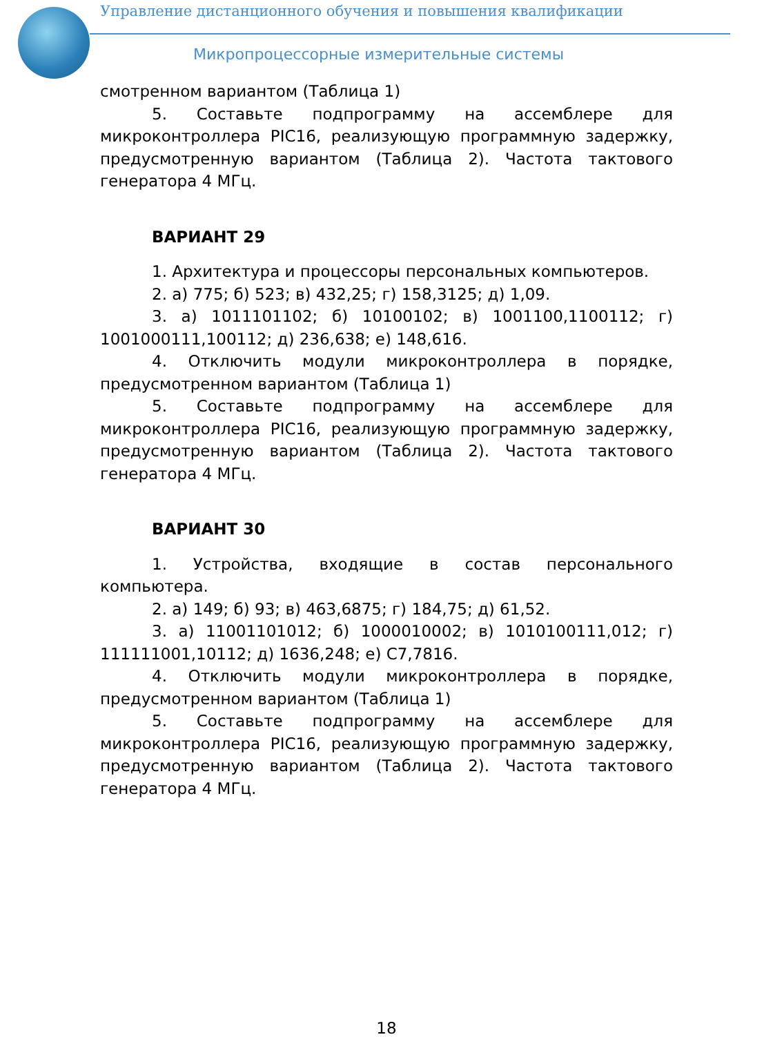Управление дистанционного обучения и повышения квалификации
Микропроцессорные измерительные системы
смотренном вариантом (Таблица 1)
5. Составьте подпрограмму на ассемблере для микроконтроллера PIC16, реализующую программную задержку, предусмотренную вариантом (Таблица 2). Частота тактового генератора 4 МГц.
ВАРИАНТ 29
1. Архитектура и процессоры персональных компьютеров.
2. а) 775; б) 523; в) 432,25; г) 158,3125; д) 1,09.
3. а) 1011101102; б) 10100102; в) 1001100,1100112; г) 1001000111,100112; д) 236,638; е) 148,616.
4. Отключить модули микроконтроллера в порядке, предусмотренном вариантом (Таблица 1)
5. Составьте подпрограмму на ассемблере для микроконтроллера PIC16, реализующую программную задержку, предусмотренную вариантом (Таблица 2). Частота тактового генератора 4 МГц.
ВАРИАНТ 30
1. Устройства, входящие в состав персонального компьютера.
2. а) 149; б) 93; в) 463,6875; г) 184,75; д) 61,52.
3. а) 11001101012; б) 1000010002; в) 1010100111,012; г) 111111001,10112; д) 1636,248; е) С7,7816.
4. Отключить модули микроконтроллера в порядке, предусмотренном вариантом (Таблица 1)
5. Составьте подпрограмму на ассемблере для микроконтроллера PIC16, реализующую программную задержку, предусмотренную вариантом (Таблица 2). Частота тактового генератора 4 МГц.
18